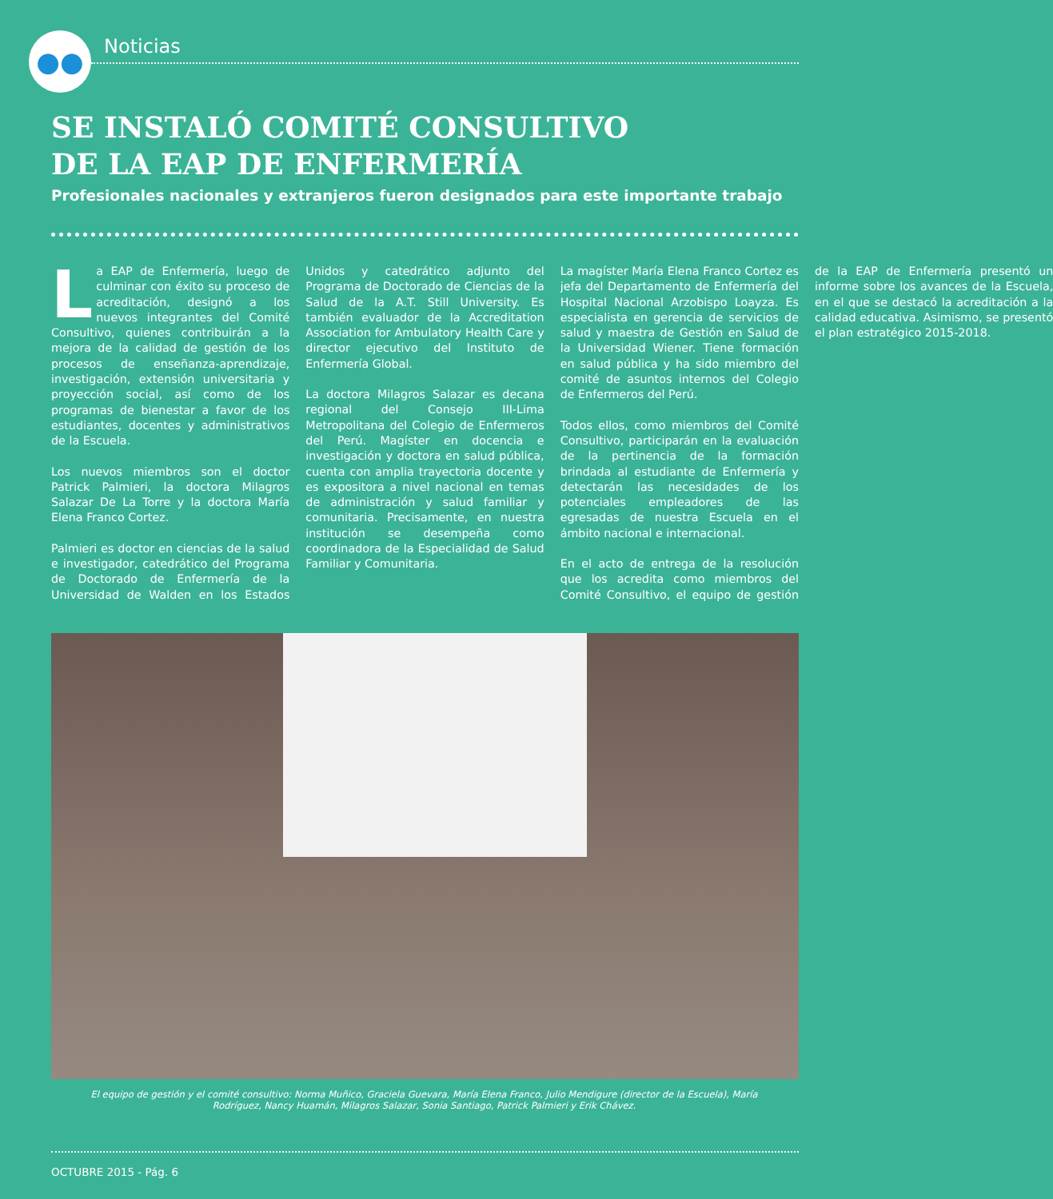●●
Noticias
SE INSTALÓ COMITÉ CONSULTIVO
DE LA EAP DE ENFERMERÍA
Profesionales nacionales y extranjeros fueron designados para este importante trabajo
La EAP de Enfermería, luego de culminar con éxito su proceso de acreditación, designó a los nuevos integrantes del Comité Consultivo, quienes contribuirán a la mejora de la calidad de gestión de los procesos de enseñanza-aprendizaje, investigación, extensión universitaria y proyección social, así como de los programas de bienestar a favor de los estudiantes, docentes y administrativos de la Escuela.
Los nuevos miembros son el doctor Patrick Palmieri, la doctora Milagros Salazar De La Torre y la doctora María Elena Franco Cortez.
Palmieri es doctor en ciencias de la salud e investigador, catedrático del Programa de Doctorado de Enfermería de la Universidad de Walden en los Estados Unidos y catedrático adjunto del Programa de Doctorado de Ciencias de la Salud de la A.T. Still University. Es también evaluador de la Accreditation Association for Ambulatory Health Care y director ejecutivo del Instituto de Enfermería Global.
La doctora Milagros Salazar es decana regional del Consejo III-Lima Metropolitana del Colegio de Enfermeros del Perú. Magíster en docencia e investigación y doctora en salud pública, cuenta con amplia trayectoria docente y es expositora a nivel nacional en temas de administración y salud familiar y comunitaria. Precisamente, en nuestra institución se desempeña como coordinadora de la Especialidad de Salud Familiar y Comunitaria.
La magíster María Elena Franco Cortez es jefa del Departamento de Enfermería del Hospital Nacional Arzobispo Loayza. Es especialista en gerencia de servicios de salud y maestra de Gestión en Salud de la Universidad Wiener. Tiene formación en salud pública y ha sido miembro del comité de asuntos internos del Colegio de Enfermeros del Perú.
Todos ellos, como miembros del Comité Consultivo, participarán en la evaluación de la pertinencia de la formación brindada al estudiante de Enfermería y detectarán las necesidades de los potenciales empleadores de las egresadas de nuestra Escuela en el ámbito nacional e internacional.
En el acto de entrega de la resolución que los acredita como miembros del Comité Consultivo, el equipo de gestión de la EAP de Enfermería presentó un informe sobre los avances de la Escuela, en el que se destacó la acreditación a la calidad educativa. Asimismo, se presentó el plan estratégico 2015-2018.
El equipo de gestión y el comité consultivo: Norma Muñico, Graciela Guevara, María Elena Franco, Julio Mendigure (director de la Escuela), María Rodríguez, Nancy Huamán, Milagros Salazar, Sonia Santiago, Patrick Palmieri y Erik Chávez.
OCTUBRE 2015 - Pág. 6